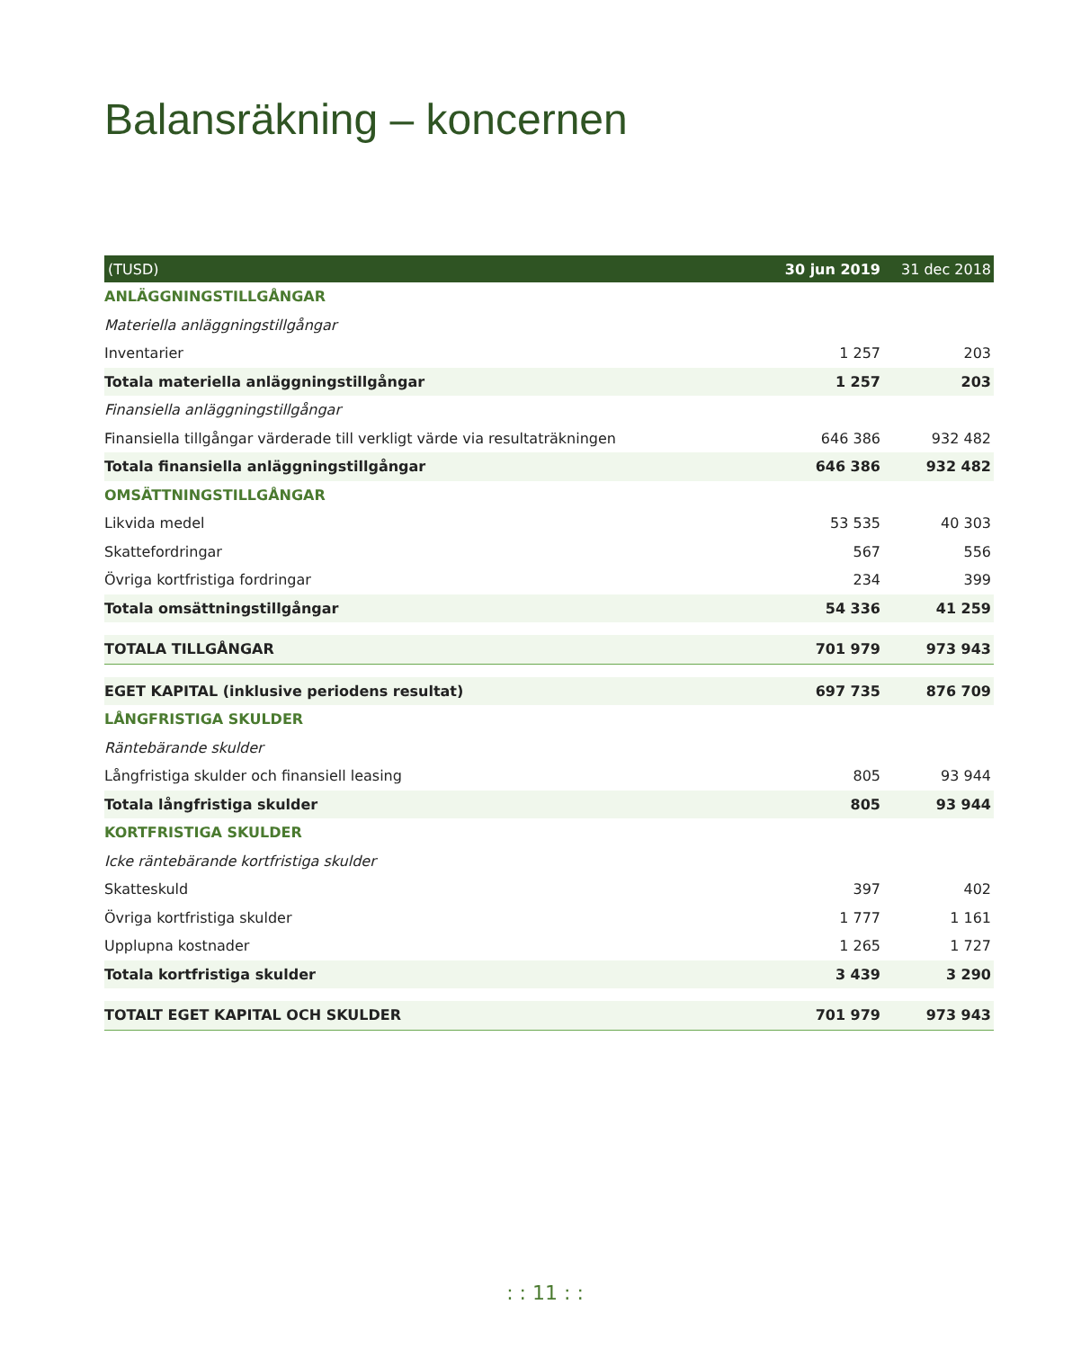Balansräkning – koncernen
| (TUSD) | 30 jun 2019 | 31 dec 2018 |
| --- | --- | --- |
| ANLÄGGNINGSTILLGÅNGAR | | |
| Materiella anläggningstillgångar | | |
| Inventarier | 1 257 | 203 |
| Totala materiella anläggningstillgångar | 1 257 | 203 |
| Finansiella anläggningstillgångar | | |
| Finansiella tillgångar värderade till verkligt värde via resultaträkningen | 646 386 | 932 482 |
| Totala finansiella anläggningstillgångar | 646 386 | 932 482 |
| OMSÄTTNINGSTILLGÅNGAR | | |
| Likvida medel | 53 535 | 40 303 |
| Skattefordringar | 567 | 556 |
| Övriga kortfristiga fordringar | 234 | 399 |
| Totala omsättningstillgångar | 54 336 | 41 259 |
| TOTALA TILLGÅNGAR | 701 979 | 973 943 |
| EGET KAPITAL (inklusive periodens resultat) | 697 735 | 876 709 |
| LÅNGFRISTIGA SKULDER | | |
| Räntebärande skulder | | |
| Långfristiga skulder och finansiell leasing | 805 | 93 944 |
| Totala långfristiga skulder | 805 | 93 944 |
| KORTFRISTIGA SKULDER | | |
| Icke räntebärande kortfristiga skulder | | |
| Skatteskuld | 397 | 402 |
| Övriga kortfristiga skulder | 1 777 | 1 161 |
| Upplupna kostnader | 1 265 | 1 727 |
| Totala kortfristiga skulder | 3 439 | 3 290 |
| TOTALT EGET KAPITAL OCH SKULDER | 701 979 | 973 943 |
: : 11 : :